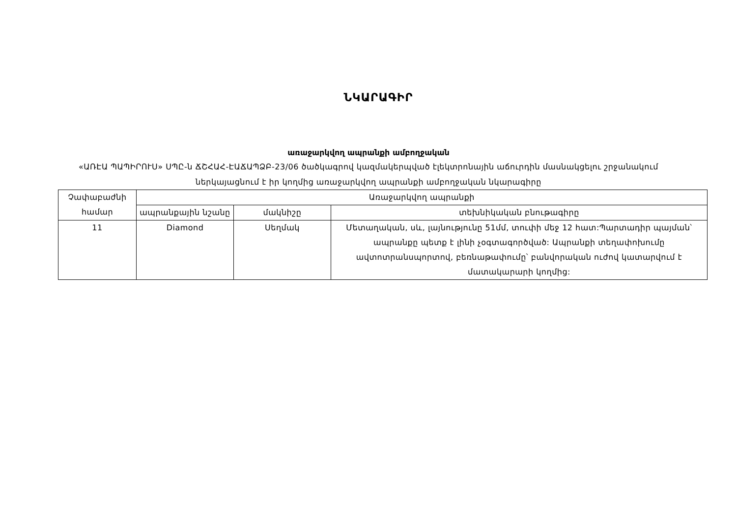ՆԿԱՐԱԳԻՐ
առաջարկվող ապրանքի ամբողջական
«ԱՌԷԱ ՊԱՊԻՐՈՒՍ» ՍՊԸ-ն ՃՇՀԱՀ-ԷԱՃԱՊՁԲ-23/06 ծածկագրով կազմակերպված էլեկտրոնային աճուրդին մասնակցելու շրջանակում ներկայացնում է իր կողմից առաջարկվող ապրանքի ամբողջական նկարագիրը
| Չափաբաժնի համար | Առաջարկվող ապրանքի | | |
| --- | --- | --- | --- |
| | ապրանքային նշանը | մակնիշը | տեխնիկական բնութագիրը |
| 11 | Diamond | Սեղմակ | Մետաղական, սև, լայնությունը 51մմ, տուփի մեջ 12 հատ:Պարտադիր պայման՝ ապրանքը պետք է լինի չօգտագործված: Ապրանքի տեղափոխումը ավտոտրանսպորտով, բեռնաթափումը՝ բանվորական ուժով կատարվում է մատակարարի կողմից: |